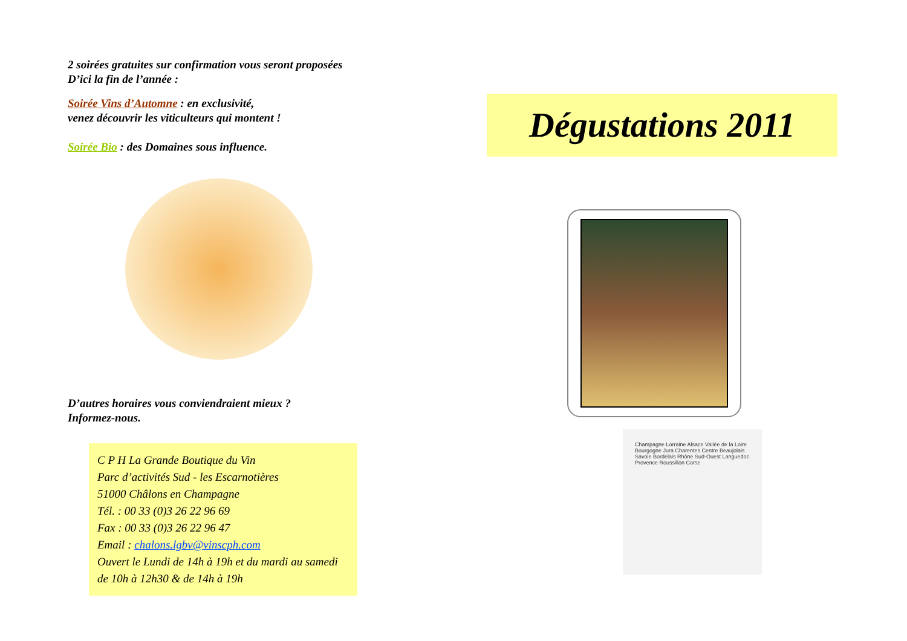2 soirées gratuites sur confirmation vous seront proposées
D’ici la fin de l’année :
Soirée Vins d’Automne : en exclusivité,
venez découvrir les viticulteurs qui montent !
Soirée Bio : des Domaines sous influence.
D’autres horaires vous conviendraient mieux ?
Informez-nous.
C P H La Grande Boutique du Vin
Parc d’activités Sud - les Escarnotières
51000 Châlons en Champagne
Tél. : 00 33 (0)3 26 22 96 69
Fax : 00 33 (0)3 26 22 96 47
Email : chalons.lgbv@vinscph.com
Ouvert le Lundi de 14h à 19h et du mardi au samedi de 10h à 12h30 & de 14h à 19h
Dégustations 2011
Champagne Lorraine Alsace Vallée de la Loire Bourgogne Jura Charentes Centre Beaujolais Savoie Bordelais Rhône Sud-Ouest Languedoc Provence Roussillon Corse